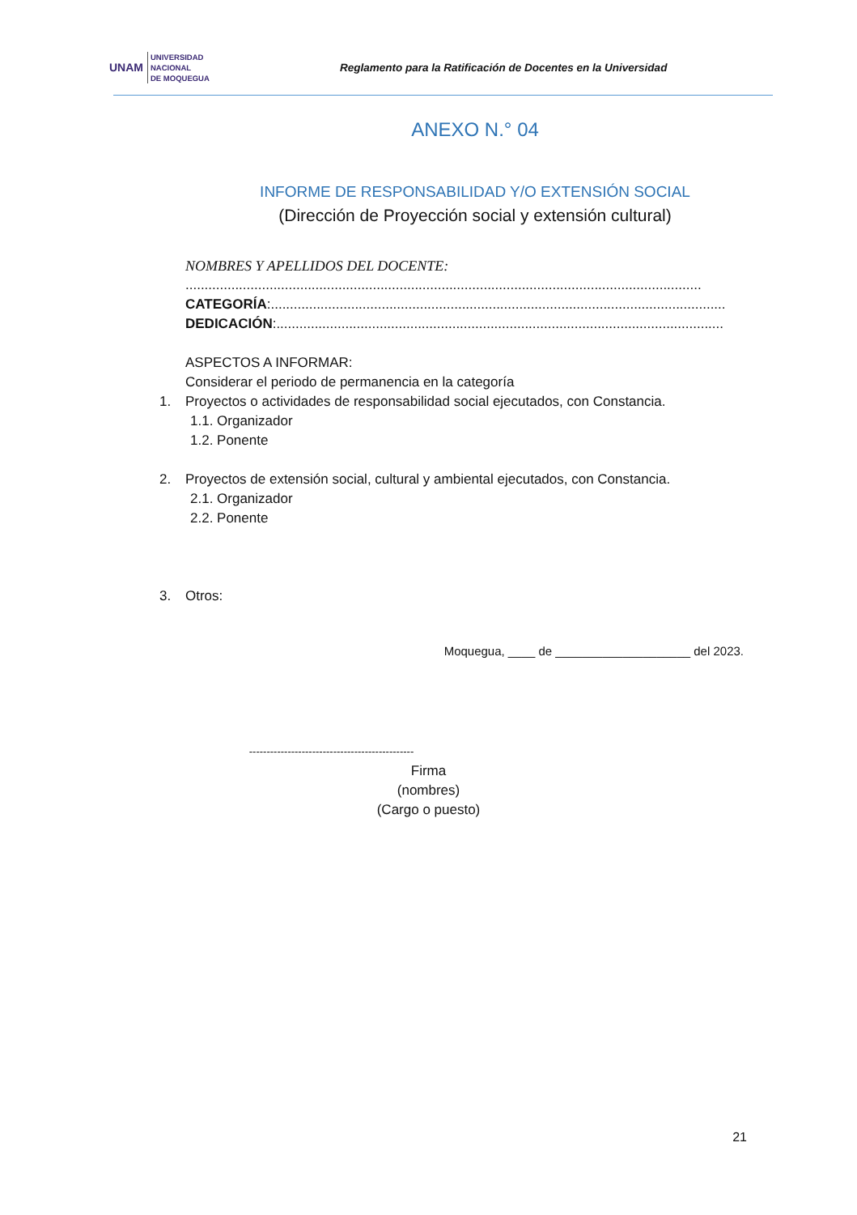UNAM UNIVERSIDAD
NACIONAL
DE MOQUEGUA
Reglamento para la Ratificación de Docentes en la Universidad
ANEXO N.° 04
INFORME DE RESPONSABILIDAD Y/O EXTENSIÓN SOCIAL
(Dirección de Proyección social y extensión cultural)
NOMBRES Y APELLIDOS DEL DOCENTE:
.......................................................................................................................................
CATEGORÍA:.......................................................................................................................
DEDICACIÓN:.....................................................................................................................
ASPECTOS A INFORMAR:
Considerar el periodo de permanencia en la categoría
1. Proyectos o actividades de responsabilidad social ejecutados, con Constancia.
1.1. Organizador
1.2. Ponente
2. Proyectos de extensión social, cultural y ambiental ejecutados, con Constancia.
2.1. Organizador
2.2. Ponente
3. Otros:
Moquegua, ____ de ____________________ del 2023.
-----------------------------------------------
Firma
(nombres)
(Cargo o puesto)
21